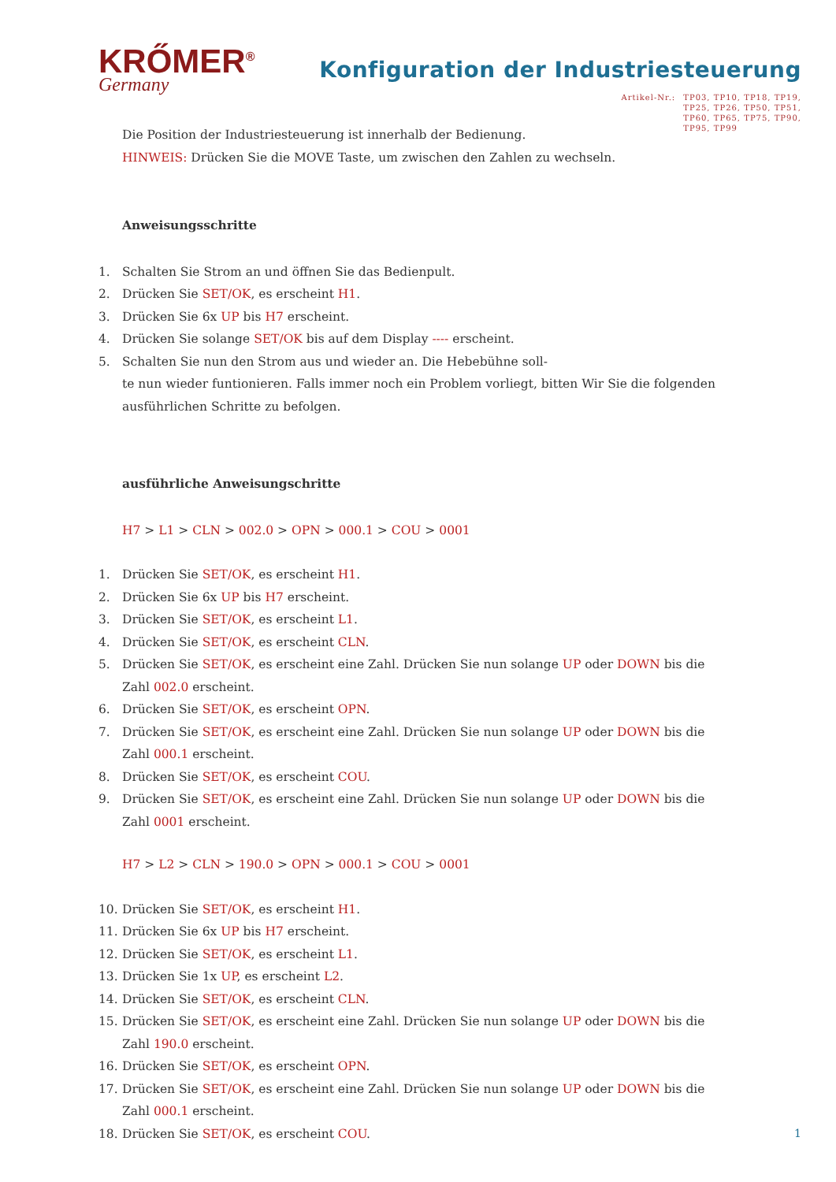KRŐMER<sup>®</sup>
Germany
Konfiguration der Industriesteuerung
Artikel-Nr.: TP03, TP10, TP18, TP19,
TP25, TP26, TP50, TP51,
TP60, TP65, TP75, TP90,
TP95, TP99
Die Position der Industriesteuerung ist innerhalb der Bedienung.
HINWEIS: Drücken Sie die MOVE Taste, um zwischen den Zahlen zu wechseln.
Anweisungsschritte
1. Schalten Sie Strom an und öffnen Sie das Bedienpult.
2. Drücken Sie SET/OK, es erscheint H1.
3. Drücken Sie 6x UP bis H7 erscheint.
4. Drücken Sie solange SET/OK bis auf dem Display ---- erscheint.
5. Schalten Sie nun den Strom aus und wieder an. Die Hebebühne soll-
te nun wieder funtionieren. Falls immer noch ein Problem vorliegt, bitten Wir Sie die folgenden ausführlichen Schritte zu befolgen.
ausführliche Anweisungschritte
H7 > L1 > CLN > 002.0 > OPN > 000.1 > COU > 0001
1. Drücken Sie SET/OK, es erscheint H1.
2. Drücken Sie 6x UP bis H7 erscheint.
3. Drücken Sie SET/OK, es erscheint L1.
4. Drücken Sie SET/OK, es erscheint CLN.
5. Drücken Sie SET/OK, es erscheint eine Zahl. Drücken Sie nun solange UP oder DOWN bis die
Zahl 002.0 erscheint.
6. Drücken Sie SET/OK, es erscheint OPN.
7. Drücken Sie SET/OK, es erscheint eine Zahl. Drücken Sie nun solange UP oder DOWN bis die
Zahl 000.1 erscheint.
8. Drücken Sie SET/OK, es erscheint COU.
9. Drücken Sie SET/OK, es erscheint eine Zahl. Drücken Sie nun solange UP oder DOWN bis die
Zahl 0001 erscheint.
H7 > L2 > CLN > 190.0 > OPN > 000.1 > COU > 0001
10. Drücken Sie SET/OK, es erscheint H1.
11. Drücken Sie 6x UP bis H7 erscheint.
12. Drücken Sie SET/OK, es erscheint L1.
13. Drücken Sie 1x UP, es erscheint L2.
14. Drücken Sie SET/OK, es erscheint CLN.
15. Drücken Sie SET/OK, es erscheint eine Zahl. Drücken Sie nun solange UP oder DOWN bis die
Zahl 190.0 erscheint.
16. Drücken Sie SET/OK, es erscheint OPN.
17. Drücken Sie SET/OK, es erscheint eine Zahl. Drücken Sie nun solange UP oder DOWN bis die
Zahl 000.1 erscheint.
18. Drücken Sie SET/OK, es erscheint COU.
1